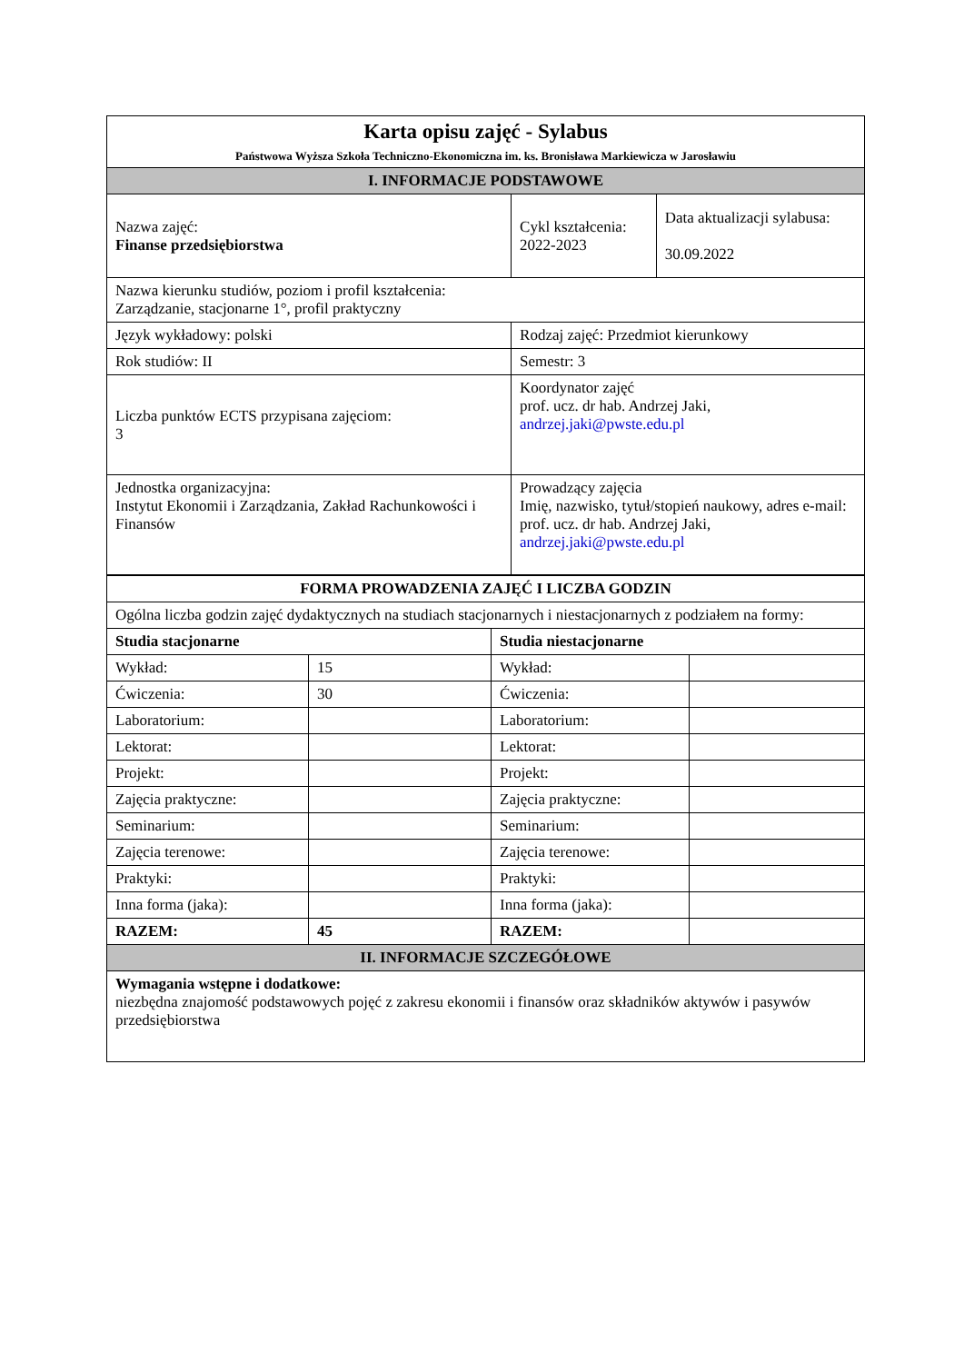| Karta opisu zajęć - Sylabus Państwowa Wyższa Szkoła Techniczno-Ekonomiczna im. ks. Bronisława Markiewicza w Jarosławiu | | |
| I. INFORMACJE PODSTAWOWE | | |
| Nazwa zajęć: Finanse przedsiębiorstwa | Cykl kształcenia: 2022-2023 | Data aktualizacji sylabusa: 30.09.2022 |
| Nazwa kierunku studiów, poziom i profil kształcenia: Zarządzanie, stacjonarne 1°, profil praktyczny | | |
| Język wykładowy: polski | Rodzaj zajęć: Przedmiot kierunkowy | |
| Rok studiów: II | Semestr: 3 | |
| Liczba punktów ECTS przypisana zajęciom: 3 | Koordynator zajęć prof. ucz. dr hab. Andrzej Jaki, andrzej.jaki@pwste.edu.pl | |
| Jednostka organizacyjna: Instytut Ekonomii i Zarządzania, Zakład Rachunkowości i Finansów | Prowadzący zajęcia Imię, nazwisko, tytuł/stopień naukowy, adres e-mail: prof. ucz. dr hab. Andrzej Jaki, andrzej.jaki@pwste.edu.pl | |
| FORMA PROWADZENIA ZAJĘĆ I LICZBA GODZIN | | | |
| Ogólna liczba godzin zajęć dydaktycznych na studiach stacjonarnych i niestacjonarnych z podziałem na formy: | | | |
| Studia stacjonarne | | Studia niestacjonarne | |
| Wykład: | 15 | Wykład: | |
| Ćwiczenia: | 30 | Ćwiczenia: | |
| Laboratorium: | | Laboratorium: | |
| Lektorat: | | Lektorat: | |
| Projekt: | | Projekt: | |
| Zajęcia praktyczne: | | Zajęcia praktyczne: | |
| Seminarium: | | Seminarium: | |
| Zajęcia terenowe: | | Zajęcia terenowe: | |
| Praktyki: | | Praktyki: | |
| Inna forma (jaka): | | Inna forma (jaka): | |
| RAZEM: | 45 | RAZEM: | |
| II. INFORMACJE SZCZEGÓŁOWE | | | |
| Wymagania wstępne i dodatkowe: niezbędna znajomość podstawowych pojęć z zakresu ekonomii i finansów oraz składników aktywów i pasywów przedsiębiorstwa | | | |